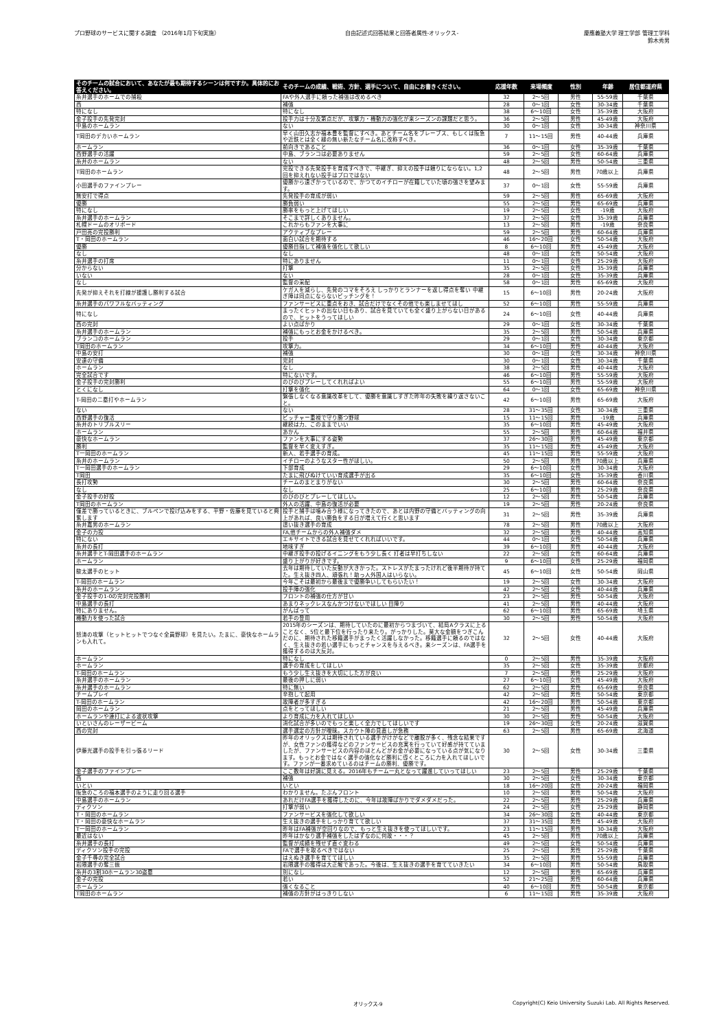プロ野球のサービスに関する調査 （2016年1月下旬実施）
自由記述式回答結果と回答者属性-オリックス-
慶應義塾大学 理工学部 管理工学科
鈴木秀男
| そのチームの試合において、あなたが最も期待するシーンは何ですか。具体的にお答えください。 | そのチームの成績、戦術、方針、選手について、自由にお書きください。 | 応援年数 | 来場頻度 | 性別 | 年齢 | 居住都道府県 |
| --- | --- | --- | --- | --- | --- | --- |
| 糸井選手のホームでの捕殺 | FAや外人選手に頼った補強は改めるべき | 32 | 2～5回 | 男性 | 55-59歳 | 千葉県 |
| 西 | 補強 | 28 | 0～1回 | 女性 | 30-34歳 | 千葉県 |
| 特になし | 特になし | 38 | 6～10回 | 女性 | 35-39歳 | 大阪府 |
| 金子投手の先発完封 | 投手力は十分及第点だが、攻撃力・機動力の強化が来シーズンの課題だと思う。 | 36 | 2～5回 | 男性 | 45-49歳 | 大阪府 |
| 中島のホームラン | ない | 30 | 0～1回 | 女性 | 30-34歳 | 神奈川県 |
| T岡田のデカいホームラン | 早く山田久志か福本豊を監督にすべき。あとチーム名をブレーブス、もしくは阪急や近鉄とは全く縁の無い新たなチーム名に改称すべき。 | 7 | 11～15回 | 男性 | 40-44歳 | 兵庫県 |
| ホームラン | 前向きであること | 36 | 0～1回 | 女性 | 35-39歳 | 千葉県 |
| 西野選手の活躍 | 中島、ブランコは必要ありません | 59 | 2～5回 | 女性 | 60-64歳 | 兵庫県 |
| 糸井のホームラン | ない | 48 | 2～5回 | 男性 | 50-54歳 | 三重県 |
| T岡田のホームラン | 完投できる先発投手を育成すべきで、中継ぎ、抑えの投手は頼りにならない。1,2回を抑えれない投手はプロではない | 48 | 2～5回 | 男性 | 70歳以上 | 兵庫県 |
| 小田選手のファインプレー | 優勝から遠ざかっているので、かつてのイチローが在籍していた頃の強さを望みます。 | 37 | 0～1回 | 女性 | 55-59歳 | 兵庫県 |
| 無安打で得点 | 先発投手の育成が弱い | 59 | 2～5回 | 男性 | 65-69歳 | 大阪府 |
| 優勝 | 勝負弱い | 55 | 2～5回 | 男性 | 65-69歳 | 兵庫県 |
| 特になし | 勝率をもっと上げてほしい | 19 | 2～5回 | 女性 | -19歳 | 大阪府 |
| 糸井選手のホームラン | そこまで詳しくありません。 | 37 | 2～5回 | 女性 | 35-39歳 | 兵庫県 |
| 札幌ドームのオリボード | これからもファンを大事に | 13 | 2～5回 | 男性 | -19歳 | 奈良県 |
| 戸田亮の完投勝利 | アクティブなプレー | 59 | 2～5回 | 男性 | 60-64歳 | 兵庫県 |
| T・岡田のホームラン | 面白い試合を期待する | 46 | 16～20回 | 女性 | 50-54歳 | 大阪府 |
| 優勝 | 優勝目指して補強を強化して欲しい | 8 | 6～10回 | 男性 | 45-49歳 | 大阪府 |
| なし | なし | 48 | 0～1回 | 女性 | 50-54歳 | 大阪府 |
| 糸井選手の打席 | 特にありません | 11 | 0～1回 | 女性 | 25-29歳 | 大阪府 |
| 分からない | 打撃 | 35 | 2～5回 | 女性 | 35-39歳 | 兵庫県 |
| いない | ない | 28 | 0～1回 | 女性 | 35-39歳 | 兵庫県 |
| なし | 監督の采配 | 58 | 0～1回 | 男性 | 65-69歳 | 大阪府 |
| 先発が抑えそれを打線が援護し勝利する試合 | ケガ人を減らし、先発のコマをそろえ しっかりとランナーを返し得点を奪い 中継ぎ陣は同点にならないピッチングを！ | 15 | 6～10回 | 男性 | 20-24歳 | 大阪府 |
| 糸井選手のパワフルなバッティング | ファンサービスに重点をおき、試合だけでなくその他でも楽しませてほし | 52 | 6～10回 | 男性 | 55-59歳 | 兵庫県 |
| 特になし | まったくヒットの出ない日もあり、試合を見ていても全く盛り上がらない日があるので、ヒットをうってほしい | 24 | 6～10回 | 女性 | 40-44歳 | 兵庫県 |
| 西の完封 | よい点ばかり | 29 | 0～1回 | 女性 | 30-34歳 | 千葉県 |
| 糸井選手のホームラン | 補強にもっとお金をかけるべき。 | 35 | 2～5回 | 男性 | 50-54歳 | 兵庫県 |
| ブランコのホームラン | 投手 | 29 | 0～1回 | 女性 | 30-34歳 | 東京都 |
| T岡田のホームラン | 攻撃力。 | 34 | 6～10回 | 男性 | 40-44歳 | 大阪府 |
| 中島の安打 | 補強 | 30 | 0～1回 | 女性 | 30-34歳 | 神奈川県 |
| 安達の守備 | 完封 | 30 | 0～1回 | 女性 | 30-34歳 | 千葉県 |
| ホームラン | なし | 38 | 2～5回 | 男性 | 40-44歳 | 大阪府 |
| 完全試合です | 特にないです。 | 46 | 6～10回 | 男性 | 55-59歳 | 大阪府 |
| 金子投手の完封勝利 | のびのびプレーしてくれればよい | 55 | 6～10回 | 男性 | 55-59歳 | 大阪府 |
| とくになし | 打撃を強化 | 64 | 0～1回 | 女性 | 65-69歳 | 神奈川県 |
| T-岡田の二塁打やホームラン | 緊張しなくなる意識改革をして、優勝を意識しすぎた昨年の失敗を繰り返さないこと。 | 42 | 6～10回 | 男性 | 65-69歳 | 大阪府 |
| ない | ない | 28 | 31～35回 | 女性 | 30-34歳 | 三重県 |
| 西野選手の復活 | ピッチャー重視で守り勝つ野球 | 15 | 11～15回 | 男性 | -19歳 | 兵庫県 |
| 糸井のトリプルスリー | 継続は力、このままでいい | 35 | 6～10回 | 男性 | 45-49歳 | 大阪府 |
| ホームラン | あかん | 55 | 2～5回 | 男性 | 60-64歳 | 福井県 |
| 豪快なホームラン | ファンを大事にする姿勢 | 37 | 26～30回 | 男性 | 45-49歳 | 東京都 |
| 勝利 | 監督を早く変えすぎ。 | 35 | 11～15回 | 男性 | 45-49歳 | 大阪府 |
| T一岡田のホームラン | 新人、若手選手の育成。 | 45 | 11～15回 | 男性 | 55-59歳 | 大阪府 |
| 糸井のホームラン | イチローのようなスター性がほしい。 | 50 | 2～5回 | 男性 | 70歳以上 | 兵庫県 |
| T一岡田選手のホームラン | 下部育成 | 29 | 6～10回 | 女性 | 30-34歳 | 大阪府 |
| T岡田 | たまに飛びぬけていい育成選手が出る | 35 | 6～10回 | 女性 | 35-39歳 | 香川県 |
| 長打攻勢 | チームのまとまりがない | 30 | 2～5回 | 男性 | 60-64歳 | 奈良県 |
| なし | なし | 25 | 6～10回 | 男性 | 25-29歳 | 奈良県 |
| 金子投手の好投 | のびのびとプレーしてほしい。 | 12 | 2～5回 | 男性 | 50-54歳 | 兵庫県 |
| T岡田のホームラン | 外人の活躍、中島の復活が必要 | 19 | 2～5回 | 男性 | 20-24歳 | 奈良県 |
| 僅差で勝っているときに、ブルペンで投げ込みをする、平野・佐藤を見ていると興奮します | 投手と捕手は噛み合う様になってきたので、あとは内野の守備とバッティングの向上があれば、良い勝負をする日が増えて行くと思います | 31 | 2～5回 | 男性 | 35-39歳 | 兵庫県 |
| 糸井嘉男のホームラン | 這い抜き選手の育成 | 78 | 2～5回 | 男性 | 70歳以上 | 大阪府 |
| 金子の力投 | FA,他チームからの外人補強ダメ | 32 | 2～5回 | 男性 | 40-44歳 | 高知県 |
| 特にない | エキサイトできる試合を見せてくれればいいです。 | 44 | 0～1回 | 女性 | 50-54歳 | 兵庫県 |
| 糸井の長打 | 地味すぎ | 39 | 6～10回 | 男性 | 40-44歳 | 大阪府 |
| 糸井選手とT-岡田選手のホームラン | 中継ぎ投手の投げるイニングをもう少し長く 打者は早打ちしない | 22 | 2～5回 | 女性 | 60-64歳 | 兵庫県 |
| ホームラン | 盛り上がりが好きです。 | 9 | 6～10回 | 女性 | 25-29歳 | 福岡県 |
| 駿太選手のヒット | 去年は期待していた反動が大きかった。ストレスがたまったけれど後半期待が持てた。生え抜き四人、頑張れ！助っ人外国人はいらない。 | 45 | 6～10回 | 女性 | 50-54歳 | 岡山県 |
| T-岡田のホームラン | 今年こそは最初から最後まで優勝争いしてもらいたい！ | 19 | 2～5回 | 女性 | 30-34歳 | 大阪府 |
| 糸井のホームラン | 投手陣の強化 | 42 | 2～5回 | 女性 | 40-44歳 | 兵庫県 |
| 金子投手の1-0の完封完投勝利 | フロントの補強の仕方が甘い | 23 | 2～5回 | 男性 | 50-54歳 | 大阪府 |
| 中島選手の長打 | あまりネックレスなんかつけないでほしい 目障り | 41 | 2～5回 | 男性 | 40-44歳 | 大阪府 |
| 特にありません。 | がんばって | 62 | 6～10回 | 男性 | 65-69歳 | 埼玉県 |
| 機動力を使った試合 | 若手の登用 | 30 | 2～5回 | 男性 | 50-54歳 | 大阪府 |
| 怒涛の攻撃（ヒットヒットでつなぐ全員野球）を見たい。たまに、豪快なホームランも入れて。 | 2015年のシーズンは、期待していたのに最初からつまづいて、結局Aクラスに上ることなく、5位と最下位を行ったり来たり。がっかりした。莫大な金額をつぎこんだのに、期待された移籍選手がまったく活躍しなかった。移籍選手に頼るのではなく、生え抜きの若い選手にもっとチャンスを与えるべき。来シーズンは、FA選手を獲得するのは大反対。 | 32 | 2～5回 | 女性 | 40-44歳 | 大阪府 |
| ホームラン | 特になし | 0 | 2～5回 | 男性 | 35-39歳 | 大阪府 |
| ホームラン | 選手の育成をしてほしい | 35 | 2～5回 | 女性 | 35-39歳 | 京都府 |
| T-岡田のホームラン | もう少し生え抜きを大切にした方が良い | 7 | 2～5回 | 男性 | 25-29歳 | 大阪府 |
| 糸井選手のホームラン | 最後の押しに弱い | 27 | 6～10回 | 女性 | 45-49歳 | 大阪府 |
| 糸井選手のホームラン | 特に無い | 62 | 2～5回 | 男性 | 65-69歳 | 奈良県 |
| チームプレイ | 辛抱して起用 | 42 | 2～5回 | 男性 | 50-54歳 | 東京都 |
| T-岡田のホームラン | 故障者が多すぎる | 42 | 16～20回 | 男性 | 50-54歳 | 東京都 |
| 岡田のホームラン | 点をとってほしい | 21 | 2～5回 | 男性 | 45-49歳 | 兵庫県 |
| ホームランや連打による波状攻撃 | より育成に力を入れてほしい | 30 | 2～5回 | 男性 | 50-54歳 | 大阪府 |
| いといさんのレーザービーム | 消化試合が多いのでもっと楽しく全力でしてほしいです | 19 | 26～30回 | 女性 | 20-24歳 | 滋賀県 |
| 西の完封 | 選手選定の方針が曖昧。スカウト陣の見直しが急務 | 63 | 2～5回 | 男性 | 65-69歳 | 北海道 |
| 伊藤光選手の投手を引っ張るリード | 昨年のオリックスは期待されている選手がけがなどで離脱が多く、残念な結果ですが、女性ファンの獲得などのファンサービスの充実を行っていて好感が持てていましたが、ファンサービスの内容のほとんどがお金が必要になっている点が気になります。もっとお金ではなく選手の強化など勝利に導くところに力を入れてほしいです。ファンが一番求めているのはチームの勝利、優勝です。 | 30 | 2～5回 | 女性 | 30-34歳 | 三重県 |
| 金子選手のファインプレー | ここ数年は好調に見える。2016年もチーム一丸となって躍進していってほしい | 23 | 2～5回 | 男性 | 25-29歳 | 千葉県 |
| 西 | 補強 | 30 | 2～5回 | 女性 | 30-34歳 | 東京都 |
| いとい | いとい | 18 | 16～20回 | 女性 | 20-24歳 | 福岡県 |
| 阪急のころの福本選手のように走り回る選手 | わかりません。たぶんフロント | 10 | 2～5回 | 男性 | 50-54歳 | 大阪府 |
| 中島選手のホームラン | あれだけFA選手を獲得したのに、今年は故障ばかりでダメダメだった。 | 22 | 2～5回 | 男性 | 25-29歳 | 兵庫県 |
| ディクソン | 打撃が弱い | 24 | 2～5回 | 女性 | 25-29歳 | 静岡県 |
| T・岡田のホームラン | ファンサービスを強化して欲しい | 34 | 26～30回 | 女性 | 40-44歳 | 東京都 |
| T・岡田の豪快なホームラン | 生え抜きの選手をしっかり育てて欲しい | 37 | 31～35回 | 男性 | 45-49歳 | 大阪府 |
| T一岡田のホームラン | 昨年はFA補強が空回りなので、もっと生え抜きを使ってほしいです。 | 23 | 11～15回 | 男性 | 30-34歳 | 大阪府 |
| 最近はない | 昨年はかなり選手補強をしたはずなのに何故・・・？ | 45 | 2～5回 | 男性 | 70歳以上 | 兵庫県 |
| 糸井選手の長打 | 監督が成績を残せず直ぐ変わる | 49 | 2～5回 | 女性 | 50-54歳 | 兵庫県 |
| ディクソン投手の完投 | FAで選手を取るべきではない | 25 | 2～5回 | 男性 | 25-29歳 | 千葉県 |
| 金子千尋の完全試合 | はえぬき選手を育ててほしい | 35 | 2～5回 | 男性 | 55-59歳 | 兵庫県 |
| 岩隈選手の奪三振 | 岩隈選手の獲得は大正解であった。今後は、生え抜きの選手を育てていきたい | 34 | 6～10回 | 男性 | 50-54歳 | 鳥取県 |
| 糸井の3割30ホームラン30盗塁 | 別になし | 12 | 2～5回 | 男性 | 65-69歳 | 兵庫県 |
| 金子の完投 | 若い | 52 | 21～25回 | 男性 | 60-64歳 | 兵庫県 |
| ホームラン | 強くなること | 40 | 6～10回 | 男性 | 50-54歳 | 東京都 |
| T岡田のホームラン | 補強の方針がはっきりしない | 6 | 11～15回 | 男性 | 35-39歳 | 大阪府 |
オリックス-9 Copyright(C) Keio University Suzuki Lab. All Rights Reserved.